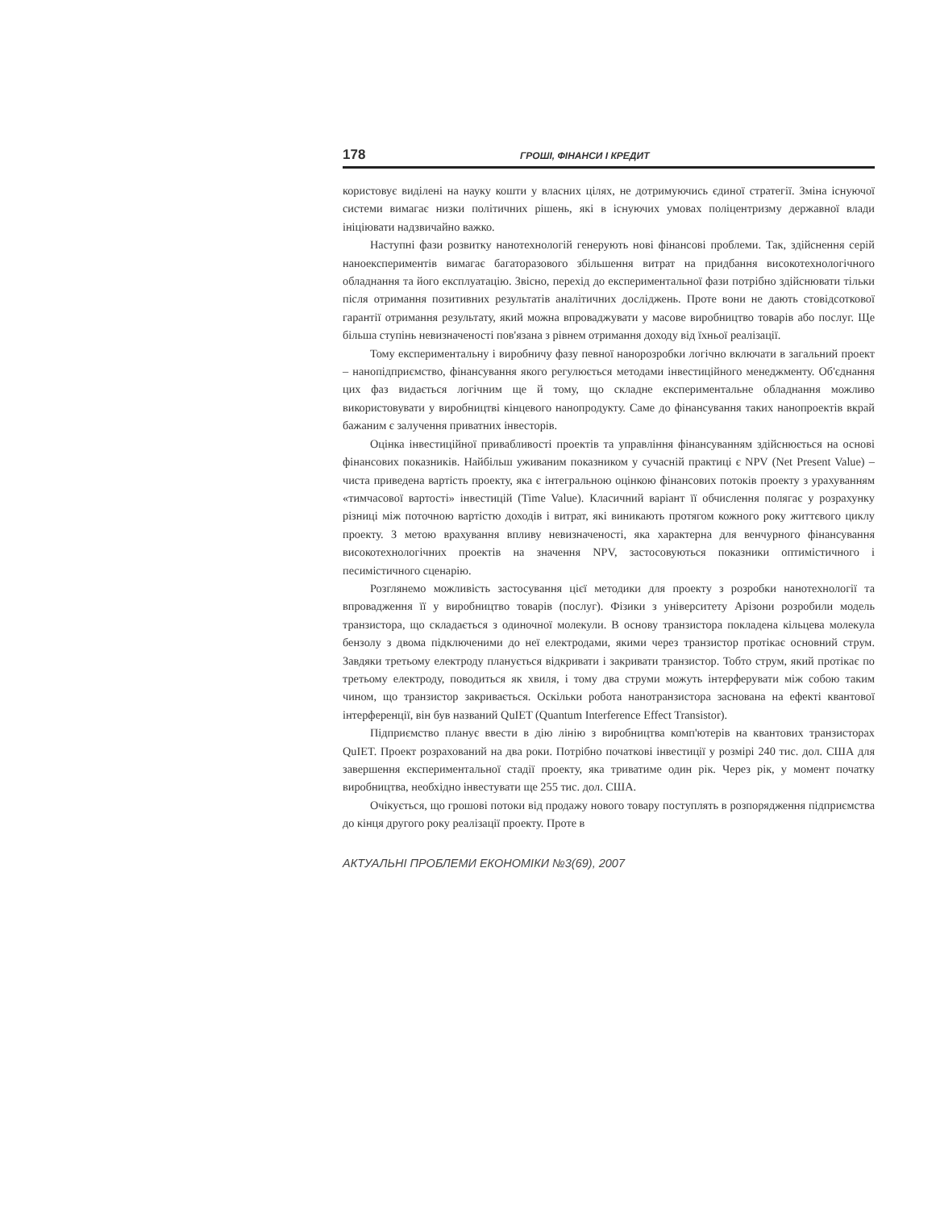178 ГРОШІ, ФІНАНСИ І КРЕДИТ
користовує виділені на науку кошти у власних цілях, не дотримуючись єдиної стратегії. Зміна існуючої системи вимагає низки політичних рішень, які в існуючих умовах поліцентризму державної влади ініціювати надзвичайно важко.
Наступні фази розвитку нанотехнологій генерують нові фінансові проблеми. Так, здійснення серій наноекспериментів вимагає багаторазового збільшення витрат на придбання високотехнологічного обладнання та його експлуатацію. Звісно, перехід до експериментальної фази потрібно здійснювати тільки після отримання позитивних результатів аналітичних досліджень. Проте вони не дають стовідсоткової гарантії отримання результату, який можна впроваджувати у масове виробництво товарів або послуг. Ще більша ступінь невизначеності пов'язана з рівнем отримання доходу від їхньої реалізації.
Тому експериментальну і виробничу фазу певної нанорозробки логічно включати в загальний проект – нанопідприємство, фінансування якого регулюється методами інвестиційного менеджменту. Об'єднання цих фаз видається логічним ще й тому, що складне експериментальне обладнання можливо використовувати у виробництві кінцевого нанопродукту. Саме до фінансування таких нанопроектів вкрай бажаним є залучення приватних інвесторів.
Оцінка інвестиційної привабливості проектів та управління фінансуванням здійснюється на основі фінансових показників. Найбільш уживаним показником у сучасній практиці є NPV (Net Present Value) – чиста приведена вартість проекту, яка є інтегральною оцінкою фінансових потоків проекту з урахуванням «тимчасової вартості» інвестицій (Time Value). Класичний варіант її обчислення полягає у розрахунку різниці між поточною вартістю доходів і витрат, які виникають протягом кожного року життєвого циклу проекту. З метою врахування впливу невизначеності, яка характерна для венчурного фінансування високотехнологічних проектів на значення NPV, застосовуються показники оптимістичного і песимістичного сценарію.
Розглянемо можливість застосування цієї методики для проекту з розробки нанотехнології та впровадження її у виробництво товарів (послуг). Фізики з університету Арізони розробили модель транзистора, що складається з одиночної молекули. В основу транзистора покладена кільцева молекула бензолу з двома підключеними до неї електродами, якими через транзистор протікає основний струм. Завдяки третьому електроду планується відкривати і закривати транзистор. Тобто струм, який протікає по третьому електроду, поводиться як хвиля, і тому два струми можуть інтерферувати між собою таким чином, що транзистор закривається. Оскільки робота нанотранзистора заснована на ефекті квантової інтерференції, він був названий QuIET (Quantum Interference Effect Transistor).
Підприємство планує ввести в дію лінію з виробництва комп'ютерів на квантових транзисторах QuIET. Проект розрахований на два роки. Потрібно початкові інвестиції у розмірі 240 тис. дол. США для завершення експериментальної стадії проекту, яка триватиме один рік. Через рік, у момент початку виробництва, необхідно інвестувати ще 255 тис. дол. США.
Очікується, що грошові потоки від продажу нового товару поступлять в розпорядження підприємства до кінця другого року реалізації проекту. Проте в
АКТУАЛЬНІ ПРОБЛЕМИ ЕКОНОМІКИ №3(69), 2007